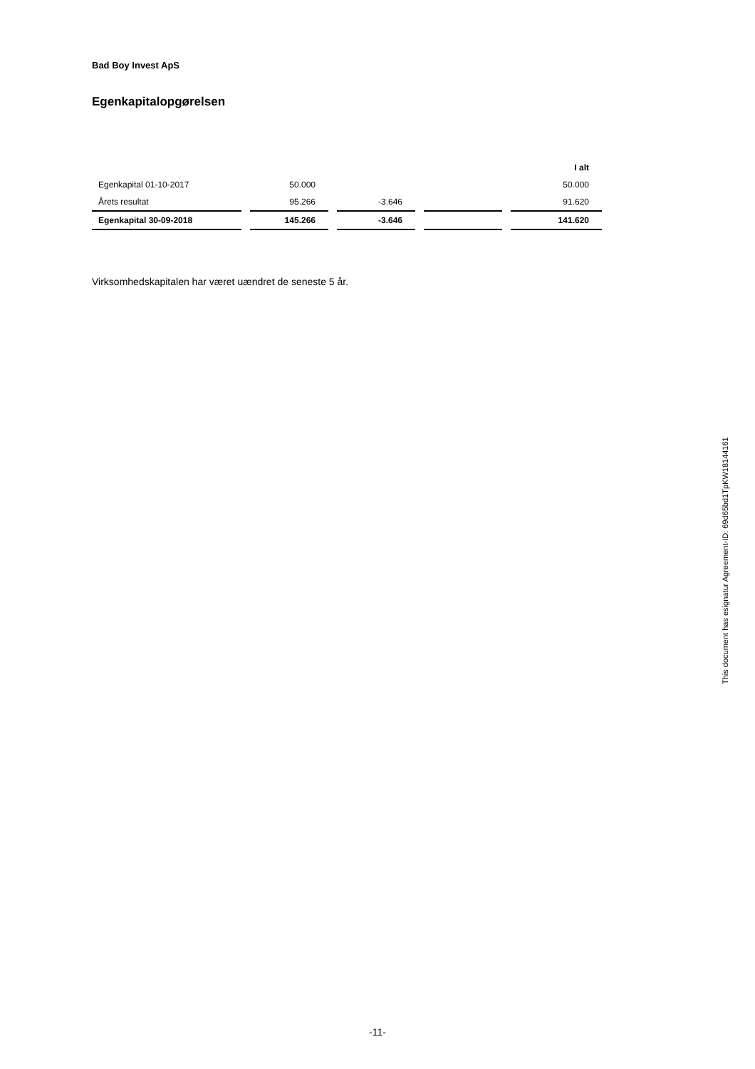Bad Boy Invest ApS
Egenkapitalopgørelsen
| | | | | I alt |
| --- | --- | --- | --- | --- |
| Egenkapital 01-10-2017 | 50.000 | | | 50.000 |
| Årets resultat | 95.266 | -3.646 | | 91.620 |
| Egenkapital 30-09-2018 | 145.266 | -3.646 | | 141.620 |
Virksomhedskapitalen har været uændret de seneste 5 år.
-11-
This document has esignatur Agreement-ID: 69d65bd1TpKW18144161